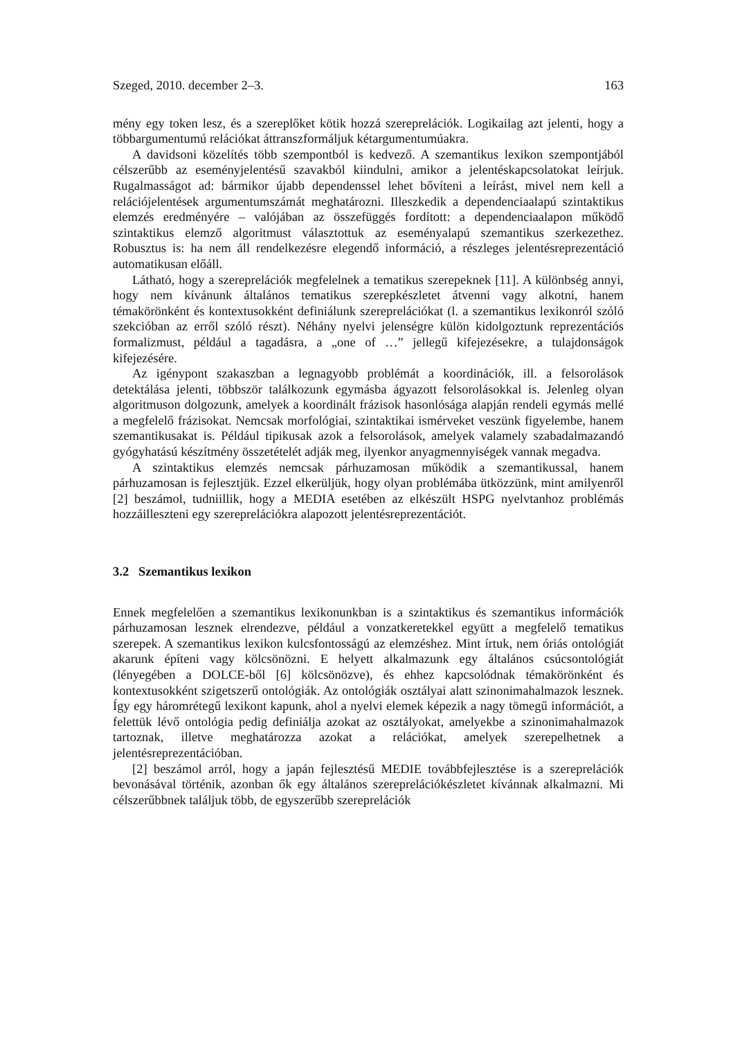Szeged, 2010. december 2–3. 163
mény egy token lesz, és a szereplőket kötik hozzá szerepre­lációk. Logikailag azt jelenti, hogy a többargumentumú relációkat áttranszformáljuk kétargumentumúakra.
A davidsoni közelítés több szempontból is kedvező. A szemantikus lexikon szempontjából célszerűbb az eseményjelentésű szavakból kiindulni, amikor a jelentéskapcsolatokat leírjuk. Rugalmasságot ad: bármikor újabb dependenssel lehet bővíteni a leírást, mivel nem kell a relációjelentések argumentumszámát meghatározni. Illeszkedik a dependenciaalapú szintaktikus elemzés eredményére – valójában az összefüggés fordított: a dependenciaalapon működő szintaktikus elemző algoritmust választottuk az eseményalapú szemantikus szerkezethez. Robusztus is: ha nem áll rendelkezésre elegendő információ, a részleges jelentésreprezentáció automatikusan előáll.
Látható, hogy a szereprelációk megfelelnek a tematikus szerepeknek [11]. A különbség annyi, hogy nem kívánunk általános tematikus szerepkészletet átvenni vagy alkotni, hanem témakörönként és kontextusokként definiálunk szereprelációkat (l. a szemantikus lexikonról szóló szekcióban az erről szóló részt). Néhány nyelvi jelenségre külön kidolgoztunk reprezentációs formalizmust, például a tagadásra, a „one of …” jellegű kifejezésekre, a tulajdonságok kifejezésére.
Az igénypont szakaszban a legnagyobb problémát a koordinációk, ill. a felsorolások detektálása jelenti, többször találkozunk egymásba ágyazott felsorolásokkal is. Jelenleg olyan algoritmuson dolgozunk, amelyek a koordinált frázisok hasonlósága alapján rendeli egymás mellé a megfelelő frázisokat. Nemcsak morfológiai, szintaktikai ismérveket veszünk figyelembe, hanem szemantikusakat is. Például tipikusak azok a felsorolások, amelyek valamely szabadalmazandó gyógyhatású készítmény összetételét adják meg, ilyenkor anyagmennyiségek vannak megadva.
A szintaktikus elemzés nemcsak párhuzamosan működik a szemantikussal, hanem párhuzamosan is fejlesztjük. Ezzel elkerüljük, hogy olyan problémába ütközzünk, mint amilyenről [2] beszámol, tudniillik, hogy a MEDIA esetében az elkészült HSPG nyelvtanhoz problémás hozzáilleszteni egy szereprelációkra alapozott jelentésreprezentációt.
3.2 Szemantikus lexikon
Ennek megfelelően a szemantikus lexikonunkban is a szintaktikus és szemantikus információk párhuzamosan lesznek elrendezve, például a vonzatkeretekkel együtt a megfelelő tematikus szerepek. A szemantikus lexikon kulcsfontosságú az elemzéshez. Mint írtuk, nem óriás ontológiát akarunk építeni vagy kölcsönözni. E helyett alkalmazunk egy általános csúcsontológiát (lényegében a DOLCE-ből [6] kölcsönözve), és ehhez kapcsolódnak témakörönként és kontextusokként szigetszerű ontológiák. Az ontológiák osztályai alatt szinonimahalmazok lesznek. Így egy háromrétegű lexikont kapunk, ahol a nyelvi elemek képezik a nagy tömegű információt, a felettük lévő ontológia pedig definiálja azokat az osztályokat, amelyekbe a szinonimahalmazok tartoznak, illetve meghatározza azokat a relációkat, amelyek szerepelhetnek a jelentésreprezentációban.
[2] beszámol arról, hogy a japán fejlesztésű MEDIE továbbfejlesztése is a szereprelációk bevonásával történik, azonban ők egy általános szereprelációkészletet kívánnak alkalmazni. Mi célszerűbbnek találjuk több, de egyszerűbb szereprelációk